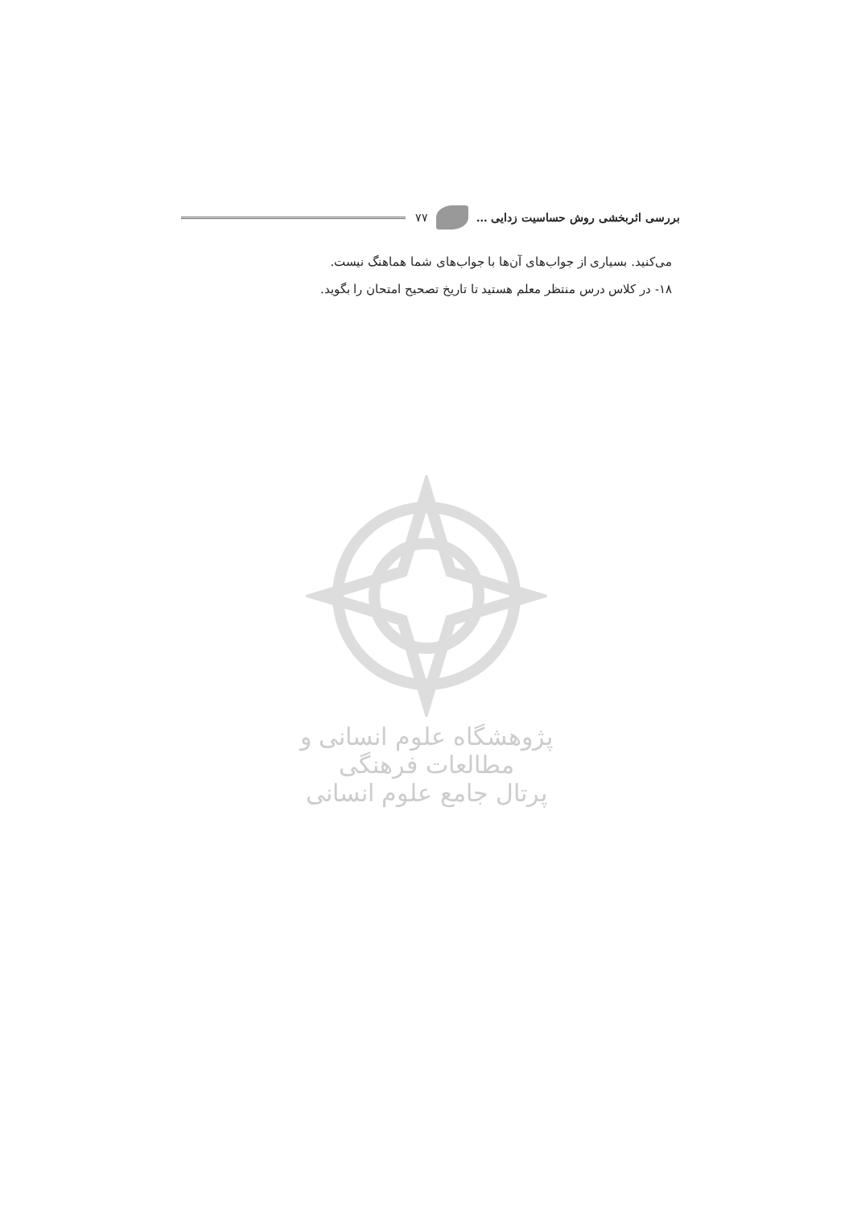بررسی اثربخشی روش حساسیت زدایی … ۷۷
می‌کنید. بسیاری از جواب‌های آن‌ها با جواب‌های شما هماهنگ نیست.
۱۸- در کلاس درس منتظر معلم هستید تا تاریخ تصحیح امتحان را بگوید.
پژوهشگاه علوم انسانی و مطالعات فرهنگی
پرتال جامع علوم انسانی